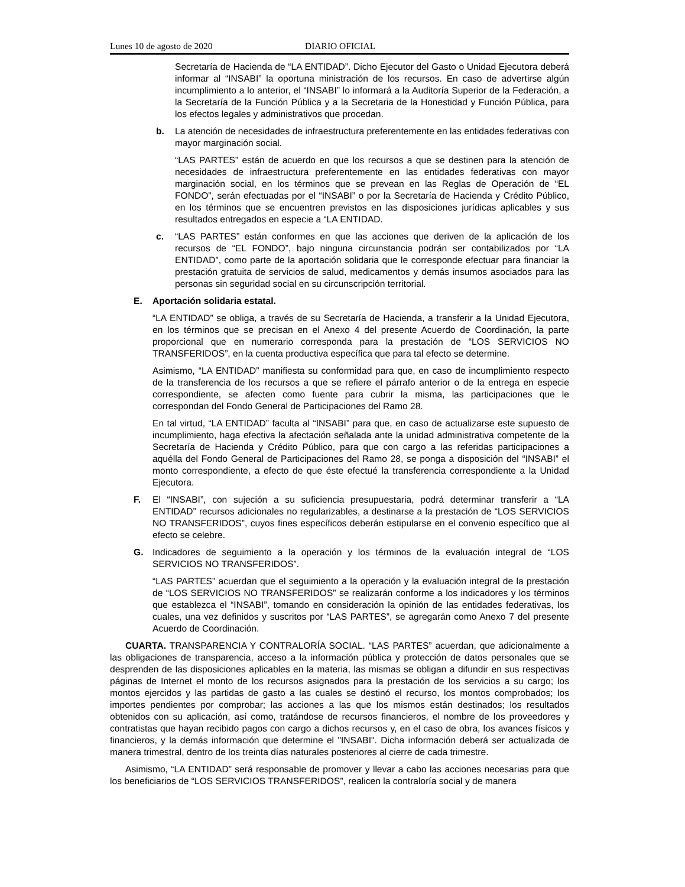Lunes 10 de agosto de 2020 DIARIO OFICIAL
Secretaría de Hacienda de “LA ENTIDAD”. Dicho Ejecutor del Gasto o Unidad Ejecutora deberá informar al “INSABI” la oportuna ministración de los recursos. En caso de advertirse algún incumplimiento a lo anterior, el “INSABI” lo informará a la Auditoría Superior de la Federación, a la Secretaría de la Función Pública y a la Secretaria de la Honestidad y Función Pública, para los efectos legales y administrativos que procedan.
b. La atención de necesidades de infraestructura preferentemente en las entidades federativas con mayor marginación social.
“LAS PARTES” están de acuerdo en que los recursos a que se destinen para la atención de necesidades de infraestructura preferentemente en las entidades federativas con mayor marginación social, en los términos que se prevean en las Reglas de Operación de “EL FONDO”, serán efectuadas por el “INSABI” o por la Secretaría de Hacienda y Crédito Público, en los términos que se encuentren previstos en las disposiciones jurídicas aplicables y sus resultados entregados en especie a “LA ENTIDAD.
c. “LAS PARTES” están conformes en que las acciones que deriven de la aplicación de los recursos de “EL FONDO”, bajo ninguna circunstancia podrán ser contabilizados por “LA ENTIDAD”, como parte de la aportación solidaria que le corresponde efectuar para financiar la prestación gratuita de servicios de salud, medicamentos y demás insumos asociados para las personas sin seguridad social en su circunscripción territorial.
E. Aportación solidaria estatal.
“LA ENTIDAD” se obliga, a través de su Secretaría de Hacienda, a transferir a la Unidad Ejecutora, en los términos que se precisan en el Anexo 4 del presente Acuerdo de Coordinación, la parte proporcional que en numerario corresponda para la prestación de “LOS SERVICIOS NO TRANSFERIDOS”, en la cuenta productiva específica que para tal efecto se determine.
Asimismo, “LA ENTIDAD” manifiesta su conformidad para que, en caso de incumplimiento respecto de la transferencia de los recursos a que se refiere el párrafo anterior o de la entrega en especie correspondiente, se afecten como fuente para cubrir la misma, las participaciones que le correspondan del Fondo General de Participaciones del Ramo 28.
En tal virtud, “LA ENTIDAD” faculta al “INSABI” para que, en caso de actualizarse este supuesto de incumplimiento, haga efectiva la afectación señalada ante la unidad administrativa competente de la Secretaría de Hacienda y Crédito Público, para que con cargo a las referidas participaciones a aquélla del Fondo General de Participaciones del Ramo 28, se ponga a disposición del “INSABI” el monto correspondiente, a efecto de que éste efectué la transferencia correspondiente a la Unidad Ejecutora.
F. El “INSABI”, con sujeción a su suficiencia presupuestaria, podrá determinar transferir a “LA ENTIDAD” recursos adicionales no regularizables, a destinarse a la prestación de “LOS SERVICIOS NO TRANSFERIDOS”, cuyos fines específicos deberán estipularse en el convenio específico que al efecto se celebre.
G. Indicadores de seguimiento a la operación y los términos de la evaluación integral de “LOS SERVICIOS NO TRANSFERIDOS”.
“LAS PARTES” acuerdan que el seguimiento a la operación y la evaluación integral de la prestación de “LOS SERVICIOS NO TRANSFERIDOS” se realizarán conforme a los indicadores y los términos que establezca el “INSABI”, tomando en consideración la opinión de las entidades federativas, los cuales, una vez definidos y suscritos por “LAS PARTES”, se agregarán como Anexo 7 del presente Acuerdo de Coordinación.
CUARTA. TRANSPARENCIA Y CONTRALORÍA SOCIAL. “LAS PARTES” acuerdan, que adicionalmente a las obligaciones de transparencia, acceso a la información pública y protección de datos personales que se desprenden de las disposiciones aplicables en la materia, las mismas se obligan a difundir en sus respectivas páginas de Internet el monto de los recursos asignados para la prestación de los servicios a su cargo; los montos ejercidos y las partidas de gasto a las cuales se destinó el recurso, los montos comprobados; los importes pendientes por comprobar; las acciones a las que los mismos están destinados; los resultados obtenidos con su aplicación, así como, tratándose de recursos financieros, el nombre de los proveedores y contratistas que hayan recibido pagos con cargo a dichos recursos y, en el caso de obra, los avances físicos y financieros, y la demás información que determine el "INSABI". Dicha información deberá ser actualizada de manera trimestral, dentro de los treinta días naturales posteriores al cierre de cada trimestre.
Asimismo, “LA ENTIDAD” será responsable de promover y llevar a cabo las acciones necesarias para que los beneficiarios de “LOS SERVICIOS TRANSFERIDOS”, realicen la contraloría social y de manera